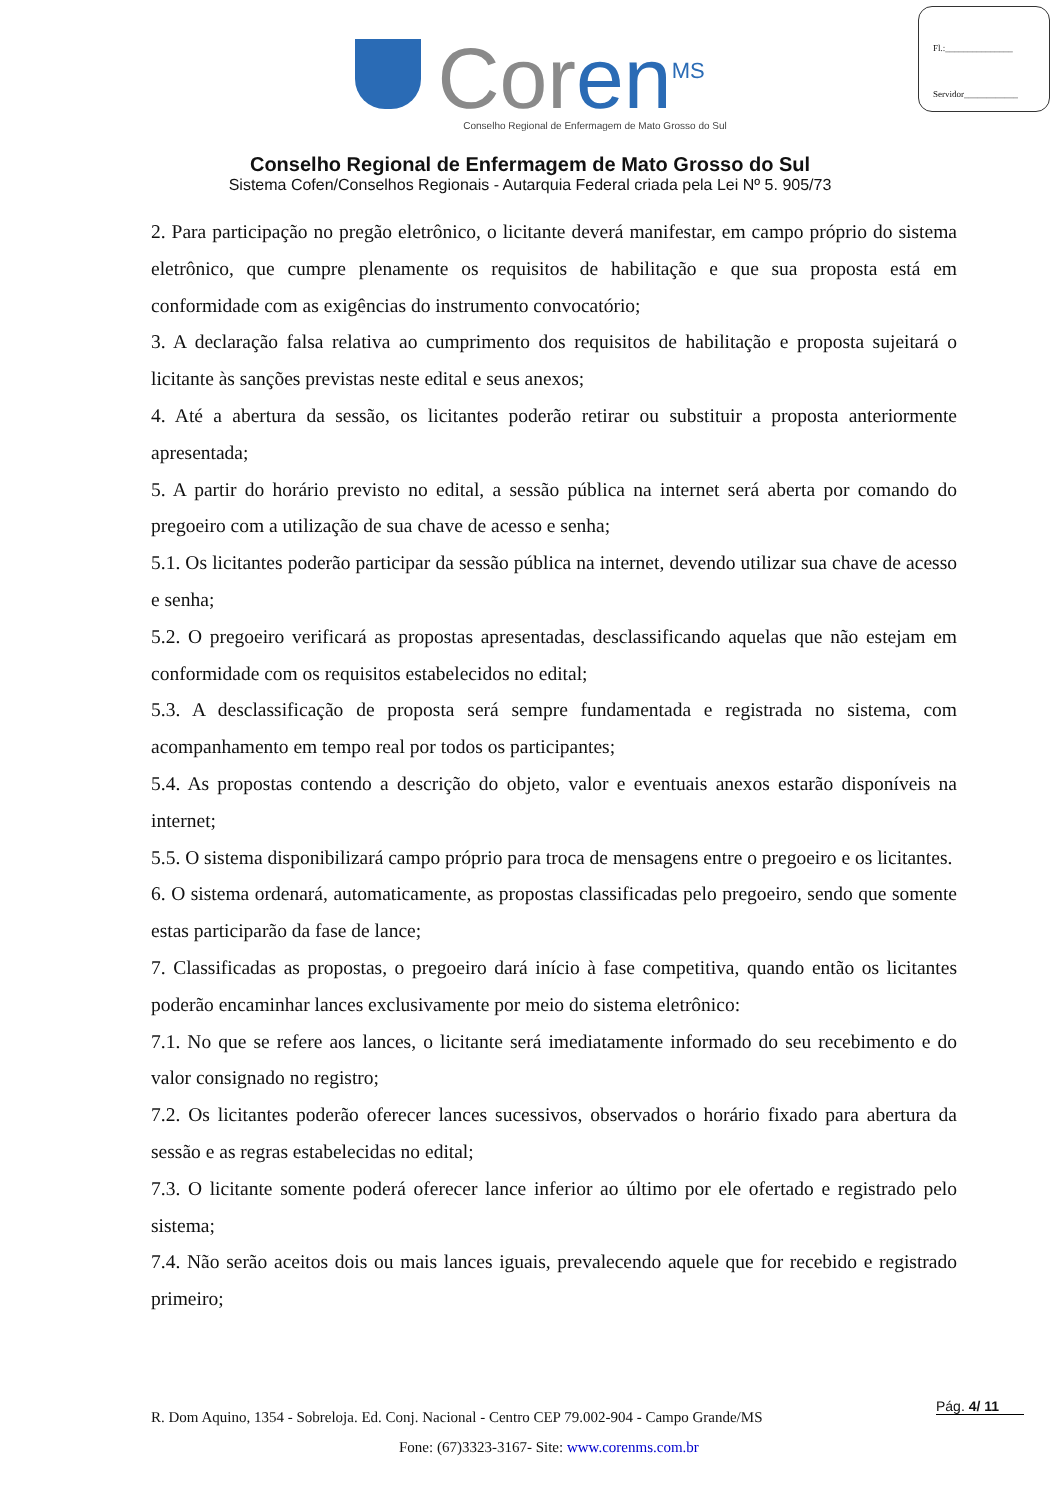Fl.:_______________
Servidor____________
Coren<sup>MS</sup>
Conselho Regional de Enfermagem de Mato Grosso do Sul
Conselho Regional de Enfermagem de Mato Grosso do Sul
Sistema Cofen/Conselhos Regionais - Autarquia Federal criada pela Lei Nº 5. 905/73
2. Para participação no pregão eletrônico, o licitante deverá manifestar, em campo próprio do sistema eletrônico, que cumpre plenamente os requisitos de habilitação e que sua proposta está em conformidade com as exigências do instrumento convocatório;
3. A declaração falsa relativa ao cumprimento dos requisitos de habilitação e proposta sujeitará o licitante às sanções previstas neste edital e seus anexos;
4. Até a abertura da sessão, os licitantes poderão retirar ou substituir a proposta anteriormente apresentada;
5. A partir do horário previsto no edital, a sessão pública na internet será aberta por comando do pregoeiro com a utilização de sua chave de acesso e senha;
5.1. Os licitantes poderão participar da sessão pública na internet, devendo utilizar sua chave de acesso e senha;
5.2. O pregoeiro verificará as propostas apresentadas, desclassificando aquelas que não estejam em conformidade com os requisitos estabelecidos no edital;
5.3. A desclassificação de proposta será sempre fundamentada e registrada no sistema, com acompanhamento em tempo real por todos os participantes;
5.4. As propostas contendo a descrição do objeto, valor e eventuais anexos estarão disponíveis na internet;
5.5. O sistema disponibilizará campo próprio para troca de mensagens entre o pregoeiro e os licitantes.
6. O sistema ordenará, automaticamente, as propostas classificadas pelo pregoeiro, sendo que somente estas participarão da fase de lance;
7. Classificadas as propostas, o pregoeiro dará início à fase competitiva, quando então os licitantes poderão encaminhar lances exclusivamente por meio do sistema eletrônico:
7.1. No que se refere aos lances, o licitante será imediatamente informado do seu recebimento e do valor consignado no registro;
7.2. Os licitantes poderão oferecer lances sucessivos, observados o horário fixado para abertura da sessão e as regras estabelecidas no edital;
7.3. O licitante somente poderá oferecer lance inferior ao último por ele ofertado e registrado pelo sistema;
7.4. Não serão aceitos dois ou mais lances iguais, prevalecendo aquele que for recebido e registrado primeiro;
R. Dom Aquino, 1354 - Sobreloja. Ed. Conj. Nacional - Centro CEP 79.002-904 - Campo Grande/MS
Fone: (67)3323-3167- Site: www.corenms.com.br
Pág. 4/ 11